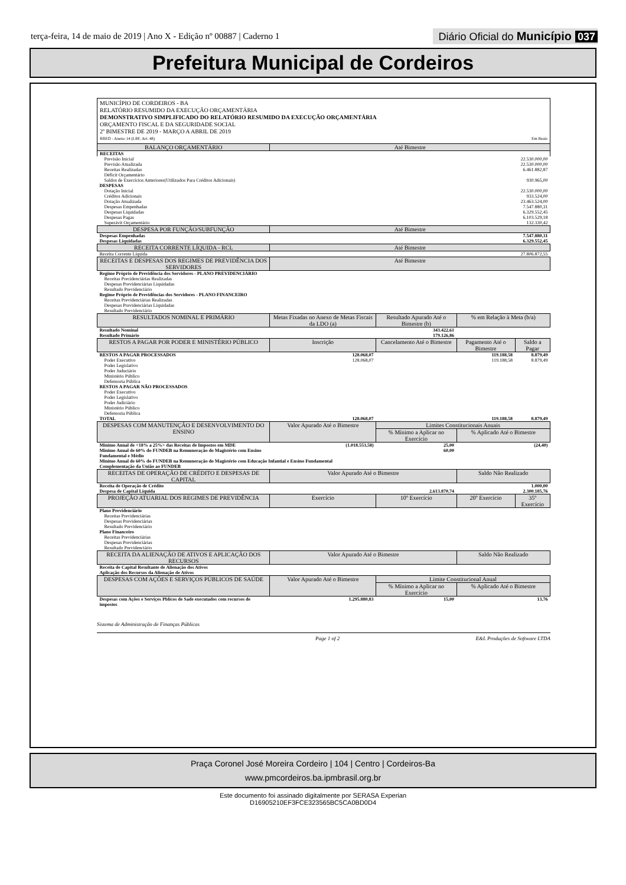terça-feira, 14 de maio de 2019 | Ano X - Edição nº 00887 | Caderno 1
Diário Oficial do Município 037
Prefeitura Municipal de Cordeiros
MUNICÍPIO DE CORDEIROS - BA
RELATÓRIO RESUMIDO DA EXECUÇÃO ORÇAMENTÁRIA
DEMONSTRATIVO SIMPLIFICADO DO RELATÓRIO RESUMIDO DA EXECUÇÃO ORÇAMENTÁRIA
ORÇAMENTO FISCAL E DA SEGURIDADE SOCIAL
2º BIMESTRE DE 2019 - MARÇO A ABRIL DE 2019
RREO - Anexo 14 (LRF, Art. 48) Em Reais
| BALANÇO ORÇAMENTÁRIO | Até Bimestre | | | |
| --- | --- | --- | --- | --- |
| RECEITAS | | | | |
| Previsão Inicial | 22.530.000,00 | | | |
| Previsão Atualizada | 22.530.000,00 | | | |
| Receitas Realizadas | 6.461.882,87 | | | |
| Déficit Orçamentário | | | | |
| Saldos de Exercícios Anteriores(Utilizados Para Créditos Adicionais) | 930.965,00 | | | |
| DESPESAS | | | | |
| Dotação Inicial | 22.530.000,00 | | | |
| Créditos Adicionais | 933.524,00 | | | |
| Dotação Atualizada | 23.463.524,00 | | | |
| Despesas Empenhadas | 7.547.880,31 | | | |
| Despesas Liquidadas | 6.329.552,45 | | | |
| Despesas Pagas | 6.103.529,18 | | | |
| Superávit Orçamentário | 132.330,42 | | | |
| DESPESA POR FUNÇÃO/SUBFUNÇÃO | Até Bimestre | | | |
| Despesas Empenhadas | 7.547.880,31 | | | |
| Despesas Liquidadas | 6.329.552,45 | | | |
| RECEITA CORRENTE LÍQUIDA - RCL | Até Bimestre | | | |
| Receita Corrente Líquida | 27.806.872,55 | | | |
| RECEITAS E DESPESAS DOS REGIMES DE PREVIDÊNCIA DOS SERVIDORES | Até Bimestre | | | |
| Regime Próprio de Previdência dos Servidores - PLANO PREVIDENCIÁRIO | | | | |
| Receitas Precidenciárias Realizadas | | | | |
| Despesas Previdenciárias Liquidadas | | | | |
| Resultado Previdenciário | | | | |
| Regime Próprio de Previdências dos Servidores - PLANO FINANCEIRO | | | | |
| Receitas Previdenciárias Realizadas | | | | |
| Despesas Previdenciárias Liquidadas | | | | |
| Resultado Previdenciário | | | | |
| RESULTADOS NOMINAL E PRIMÁRIO | Metas Fixadas no Anexo de Metas Fiscais da LDO (a) | Resultado Apurado Até o Bimestre (b) | % em Relação à Meta (b/a) | |
| Resultado Nominal | | 343.422,61 | | |
| Resultado Primário | | 179.126,86 | | |
| RESTOS A PAGAR POR PODER E MINISTÉRIO PÚBLICO | Inscrição | Cancelamento Até o Bimestre | Pagamento Até o Bimestre | Saldo a Pagar |
| RESTOS A PAGAR PROCESSADOS | 128.068,07 | | 119.188,58 | 8.879,49 |
| Poder Executivo | 128.068,07 | | 119.188,58 | 8.879,49 |
| Poder Legislativo | | | | |
| Poder Juduciário | | | | |
| Ministério Público | | | | |
| Defensoria Pública | | | | |
| RESTOS A PAGAR NÃO PROCESSADOS | | | | |
| Poder Executivo | | | | |
| Poder Legislativo | | | | |
| Poder Judiciário | | | | |
| Ministério Público | | | | |
| Defensoria Pública | | | | |
| TOTAL | 128.068,07 | | 119.188,58 | 8.879,49 |
| DESPESAS COM MANUTENÇÃO E DESENVOLVIMENTO DO ENSINO | Valor Apurado Até o Bimestre | Limites Constitucionais Anuais | | |
| | | % Mínimo a Aplicar no Exercício | % Aplicado Até o Bimestre | |
| Mínimo Anual de <18% a 25%> das Receitas de Impostos em MDE | (1.018.553,58) | 25,00 | (24,40) | |
| Mínimo Anual de 60% do FUNDEB na Remuneração do Magistério com Ensino Fundamental e Médio | | 60,00 | | |
| Mínimo Anual de 60% do FUNDEB na Remuneração do Magistério com Educação Infantial e Ensino Fundamental | | | | |
| Complementação da União ao FUNDEB | | | | |
| RECEITAS DE OPERAÇÃO DE CRÉDITO E DESPESAS DE CAPITAL | Valor Apurado Até o Bimestre | | Saldo Não Realizado | |
| Receita de Operação de Crédito | | | 1.000,00 | |
| Despesa de Capital Líquida | 2.613.870,74 | | 2.300.185,76 | |
| PROJEÇÃO ATUARIAL DOS REGIMES DE PREVIDÊNCIA | Exercício | 10º Exercício | 20º Exercício | 35º Exercício |
| Plano Previdenciário | | | | |
| Receitas Previdenciárias | | | | |
| Despesas Previdenciárias | | | | |
| Resultado Previdenciário | | | | |
| Plano Financeiro | | | | |
| Receitas Previdenciárias | | | | |
| Despesas Previdenciárias | | | | |
| Resultado Previdenciário | | | | |
| RECEITA DA ALIENAÇÃO DE ATIVOS E APLICAÇÃO DOS RECURSOS | Valor Apurado Até o Bimestre | | Saldo Não Realizado | |
| Receita de Capital Resultante de Alienação dos Ativos | | | | |
| Aplicação dos Recursos da Alienação de Ativos | | | | |
| DESPESAS COM AÇÕES E SERVIÇOS PÚBLICOS DE SAÚDE | Valor Apurado Até o Bimestre | Limite Constitucional Anual | | |
| | | % Mínimo a Aplicar no Exercício | % Aplicado Até o Bimestre | |
| Despesas com Ações e Serviços Pblicos de Sade executados com recursos de impostos | 1.295.880,83 | 15,00 | 13,76 | |
Sistema de Administração de Finanças Públicas
Page 1 of 2 E&L Produções de Software LTDA
Praça Coronel José Moreira Cordeiro | 104 | Centro | Cordeiros-Ba
www.pmcordeiros.ba.ipmbrasil.org.br
Este documento foi assinado digitalmente por SERASA Experian
D16905210EF3FCE323565BC5CA0BD0D4